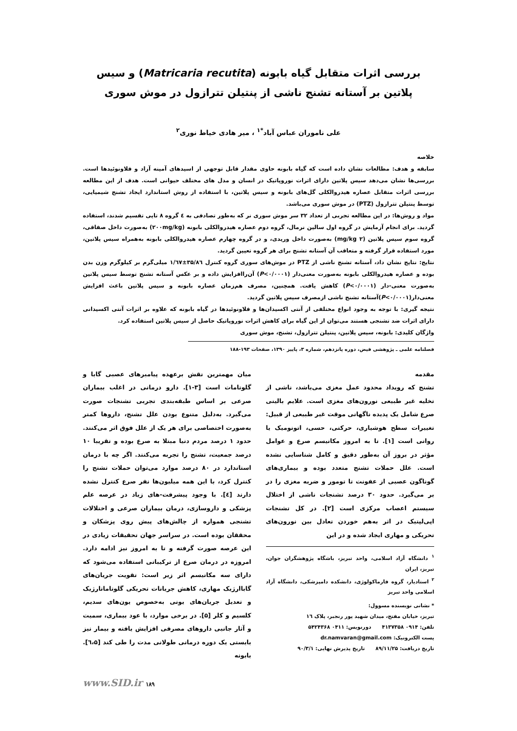بررسی اثرات متقابل گیاه بابونه (Matricaria recutita) و سیس پلاتین بر آستانه تشنج ناشی از پنتیلن تترازول در موش سوری
علی ناموران عباس آباد<sup>*۱</sup> ، میر هادی خیاط نوری<sup>۲</sup>
خلاصه
سابقه و هدف: مطالعات نشان داده است که گیاه بابونه حاوی مقدار قابل توجهی از اسیدهای آمینه آزاد و فلاونوئیدها است. بررسی‌ها نشان می‌دهد سیس پلاتین دارای اثرات نوروپاتیک در انسان و مدل های مختلف حیوانی است. هدف از این مطالعه بررسی اثرات متقابل عصاره هیدروالکلی گل‌های بابونه و سیس پلاتین، با استفاده از روش استاندارد ایجاد تشنج شیمیایی، توسط پنتیلن تترازول (PTZ) در موش سوری می‌باشد.
مواد و روش‌ها: در این مطالعه تجربی از تعداد ۳۲ سر موش سوری نر که به‌طور تصادفی به ٤ گروه ۸ تایی تقسیم شدند، استفاده گردید. برای انجام آزمایش در گروه اول سالین نرمال، گروه دوم عصاره هیدروالکلی بابونه (۲۰۰mg/kg) به‌صورت داخل صفاقی، گروه سوم سیس پلاتین (۲ mg/kg) به‌صورت داخل وریدی، و در گروه چهارم عصاره هیدروالکلی بابونه به‌همراه سیس پلاتین، مورد استفاده قرار گرفته و متعاقب آن آستانه تشنج برای هر گروه تعیین گردید.
نتایج: نتایج نشان داد، آستانه تشنج ناشی از PTZ در موش‌های سوری گروه کنترل ۳۵/۸٦±۱/٦۷ میلی‌گرم بر کیلوگرم وزن بدن بوده و عصاره هیدروالکلی بابونه به‌صورت معنی‌دار (P<۰/۰۰۰۱) آن‌راافزایش داده و بر عکس آستانه تشنج توسط سیس پلاتین به‌صورت معنی-دار (P<۰/۰۰۰۱) کاهش یافت. همچنین، مصرف هم‌زمان عصاره بابونه و سیس پلاتین باعث افزایش معنی‌دار(P<۰/۰۰۰۱)آستانه تشنج ناشی ازمصرف سیس پلاتین گردید.
نتیجه گیری: با توجه به وجود انواع مختلفی از آنتی اکسیدان‌ها و فلاونوئیدها در گیاه بابونه که علاوه بر اثرات آنتی اکسیدانی دارای اثرات ضد تشنجی هستند می‌توان از این گیاه برای کاهش اثرات نوروپاتیک حاصل از سیس پلاتین استفاده کرد.
واژگان کلیدی: بابونه، سیس پلاتین، پنتیلن تترازول، تشنج، موش سوری
فصلنامه علمی ـ پژوهشی فیض، دوره پانزدهم، شماره ۳، پاییز ۱۳۹۰، صفحات ۱۹۳-۱۸۸
مقدمه
تشنج که رویداد محدود عمل مغزی می‌باشد، ناشی از تخلیه غیر طبیعی نورون‌های مغزی است. علایم بالینی صرع شامل یک پدیده ناگهانی موقت غیر طبیعی از قبیل: تغییرات سطح هوشیاری، حرکتی، حسی، اتونومیک یا روانی است [۱]. تا به امروز مکانیسم صرع و عوامل مؤثر در بروز آن به‌طور دقیق و کامل شناسایی نشده است. علل حملات تشنج متعدد بوده و بیماری‌های گوناگون عصبی از عفونت تا تومور و ضربه مغزی را در بر می‌گیرد. حدود ۳۰ درصد تشنجات ناشی از اختلال سیستم اعصاب مرکزی است [۲]. در کل تشنجات اپی‌لپتیک در اثر به‌هم خوردن تعادل بین نورون‌های تحریکی و مهاری ایجاد شده و در این
<sup>۱</sup> دانشگاه آزاد اسلامی، واحد تبریز، باشگاه پژوهشگران جوان، تبریز، ایران
<sup>۲</sup> استادیار، گروه فارماکولوژی، دانشکده دامپزشکی، دانشگاه آزاد اسلامی واحد تبریز
* نشانی نویسنده مسوول:
تبریز، خیابان مفتح، میدان شهید پور رنجبر، پلاک ۱٦
تلفن: ۰۹۱۴ ۴۱۳۷۳۵۸ دورنویس: ۰۴۱۱ ۵۴۲۴۳۶۸
پست الکترونیک: dr.namvaran@gmail.com
تاریخ دریافت: ۸۹/۱۱/۲۵ تاریخ پذیرش نهایی: ۹۰/۳/۱
میان مهمترین نقش برعهده پیامبرهای عصبی گابا و گلوتامات است [۳-۱]. دارو درمانی در اغلب بیماران صرعی بر اساس طبقه‌بندی تجربی تشنجات صورت می‌گیرد. به‌دلیل متنوع بودن علل تشنج، داروها کمتر به‌صورت اختصاصی برای هر یک از علل فوق اثر می‌کنند. حدود ۱ درصد مردم دنیا مبتلا به صرع بوده و تقریبا ۱۰ درصد جمعیت، تشنج را تجربه می‌کنند. اگر چه با درمان استاندارد در ۸۰ درصد موارد می‌توان حملات تشنج را کنترل کرد، با این همه میلیون‌ها نفر صرع کنترل نشده دارند [٤]. با وجود پیشرفت-های زیاد در عرصه علم پزشکی و داروسازی، درمان بیماران صرعی و اختلالات تشنجی همواره از چالش‌های پیش روی پزشکان و محققان بوده است. در سراسر جهان تحقیقات زیادی در این عرصه صورت گرفته و تا به امروز نیز ادامه دارد. امروزه در درمان صرع از ترکیباتی استفاده می‌شود که دارای سه مکانیسم اثر زیر است: تقویت جریان‌های گاباارژیک مهاری، کاهش جریانات تحریکی گلوتاماتارژیک و تعدیل جریان‌های یونی به‌خصوص یون‌های سدیم، کلسیم و کلر [۵]. در برخی موارد، با عود بیماری، سمیت و آثار جانبی داروهای مصرفی افزایش یافته و بیمار نیز بایستی یک دوره درمانی طولانی مدت را طی کند [٦،۵]. بابونه
www.SID.ir ۱۸۹